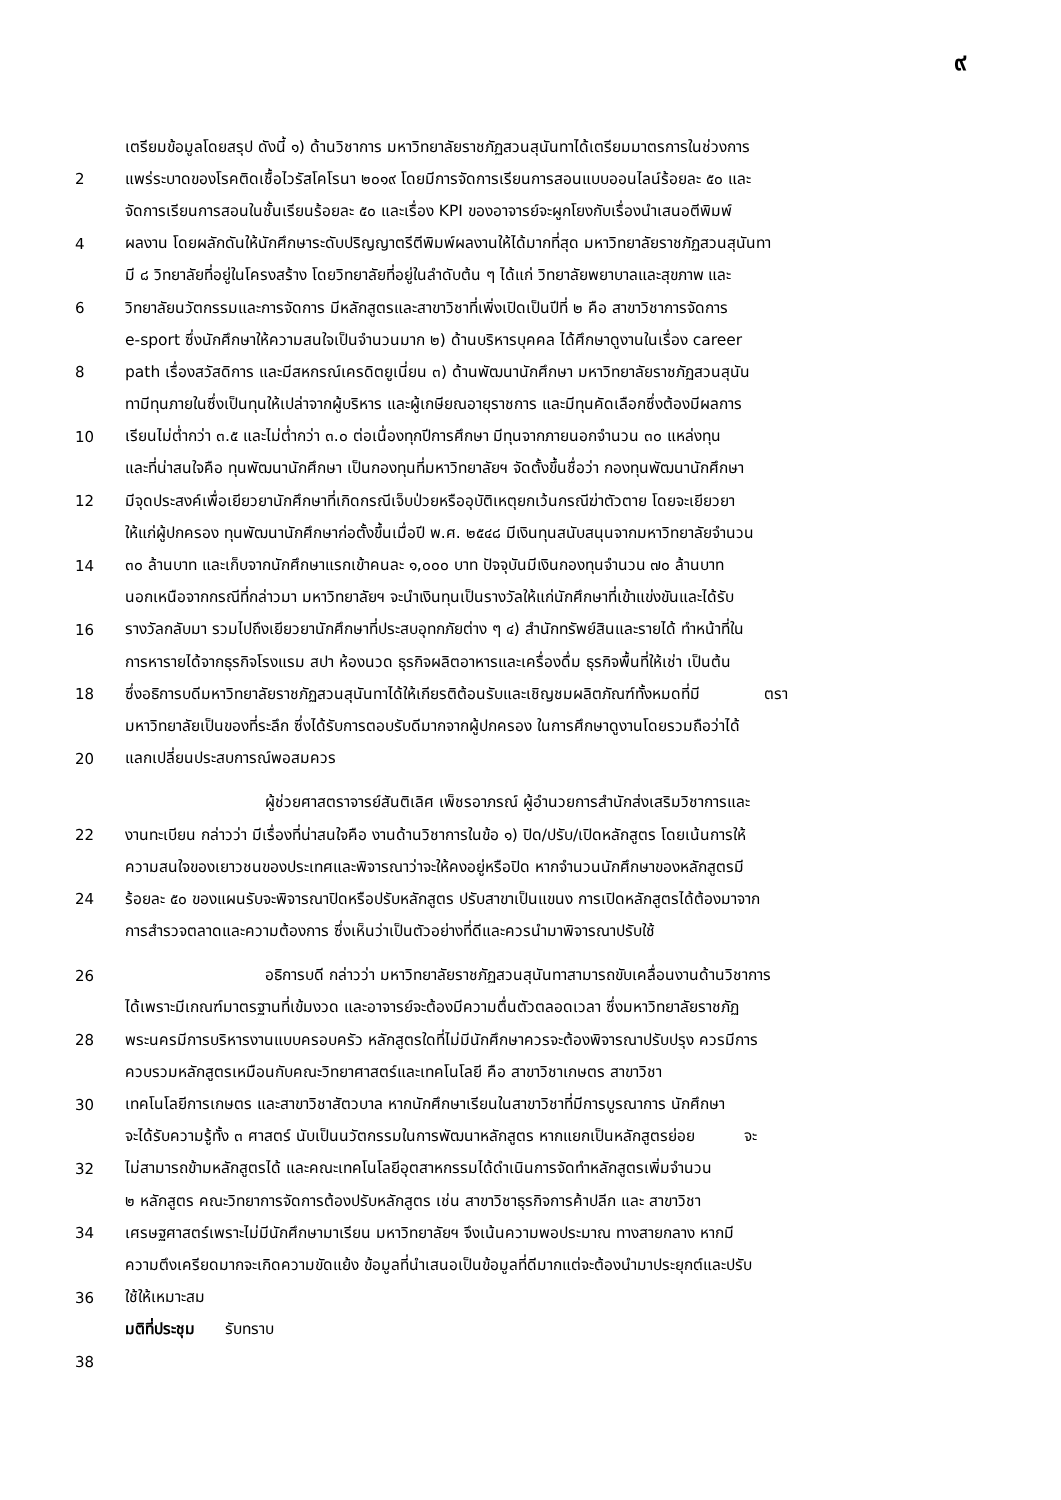๙
เตรียมข้อมูลโดยสรุป ดังนี้ ๑) ด้านวิชาการ มหาวิทยาลัยราชภัฏสวนสุนันทาได้เตรียมมาตรการในช่วงการ
2 แพร่ระบาดของโรคติดเชื้อไวรัสโคโรนา ๒๐๑๙ โดยมีการจัดการเรียนการสอนแบบออนไลน์ร้อยละ ๕๐ และ
จัดการเรียนการสอนในชั้นเรียนร้อยละ ๕๐ และเรื่อง KPI ของอาจารย์จะผูกโยงกับเรื่องนำเสนอตีพิมพ์
4 ผลงาน โดยผลักดันให้นักศึกษาระดับปริญญาตรีตีพิมพ์ผลงานให้ได้มากที่สุด มหาวิทยาลัยราชภัฏสวนสุนันทา
มี ๘ วิทยาลัยที่อยู่ในโครงสร้าง โดยวิทยาลัยที่อยู่ในลำดับต้น ๆ ได้แก่ วิทยาลัยพยาบาลและสุขภาพ และ
6 วิทยาลัยนวัตกรรมและการจัดการ มีหลักสูตรและสาขาวิชาที่เพิ่งเปิดเป็นปีที่ ๒ คือ สาขาวิชาการจัดการ
e-sport ซึ่งนักศึกษาให้ความสนใจเป็นจำนวนมาก ๒) ด้านบริหารบุคคล ได้ศึกษาดูงานในเรื่อง career
8 path เรื่องสวัสดิการ และมีสหกรณ์เครดิตยูเนี่ยน ๓) ด้านพัฒนานักศึกษา มหาวิทยาลัยราชภัฏสวนสุนัน
ทามีทุนภายในซึ่งเป็นทุนให้เปล่าจากผู้บริหาร และผู้เกษียณอายุราชการ และมีทุนคัดเลือกซึ่งต้องมีผลการ
10 เรียนไม่ต่ำกว่า ๓.๕ และไม่ต่ำกว่า ๓.๐ ต่อเนื่องทุกปีการศึกษา มีทุนจากภายนอกจำนวน ๓๐ แหล่งทุน
และที่น่าสนใจคือ ทุนพัฒนานักศึกษา เป็นกองทุนที่มหาวิทยาลัยฯ จัดตั้งขึ้นชื่อว่า กองทุนพัฒนานักศึกษา
12 มีจุดประสงค์เพื่อเยียวยานักศึกษาที่เกิดกรณีเจ็บป่วยหรืออุบัติเหตุยกเว้นกรณีฆ่าตัวตาย โดยจะเยียวยา
ให้แก่ผู้ปกครอง ทุนพัฒนานักศึกษาก่อตั้งขึ้นเมื่อปี พ.ศ. ๒๕๔๘ มีเงินทุนสนับสนุนจากมหาวิทยาลัยจำนวน
14 ๓๐ ล้านบาท และเก็บจากนักศึกษาแรกเข้าคนละ ๑,๐๐๐ บาท ปัจจุบันมีเงินกองทุนจำนวน ๗๐ ล้านบาท
นอกเหนือจากกรณีที่กล่าวมา มหาวิทยาลัยฯ จะนำเงินทุนเป็นรางวัลให้แก่นักศึกษาที่เข้าแข่งขันและได้รับ
16 รางวัลกลับมา รวมไปถึงเยียวยานักศึกษาที่ประสบอุทกภัยต่าง ๆ ๔) สำนักทรัพย์สินและรายได้ ทำหน้าที่ใน
การหารายได้จากธุรกิจโรงแรม สปา ห้องนวด ธุรกิจผลิตอาหารและเครื่องดื่ม ธุรกิจพื้นที่ให้เช่า เป็นต้น
18 ซึ่งอธิการบดีมหาวิทยาลัยราชภัฏสวนสุนันทาได้ให้เกียรติต้อนรับและเชิญชมผลิตภัณฑ์ทั้งหมดที่มี ตรา
มหาวิทยาลัยเป็นของที่ระลึก ซึ่งได้รับการตอบรับดีมากจากผู้ปกครอง ในการศึกษาดูงานโดยรวมถือว่าได้
20 แลกเปลี่ยนประสบการณ์พอสมควร
ผู้ช่วยศาสตราจารย์สันติเลิศ เพ็ชรอาภรณ์ ผู้อำนวยการสำนักส่งเสริมวิชาการและ
22 งานทะเบียน กล่าวว่า มีเรื่องที่น่าสนใจคือ งานด้านวิชาการในข้อ ๑) ปิด/ปรับ/เปิดหลักสูตร โดยเน้นการให้
ความสนใจของเยาวชนของประเทศและพิจารณาว่าจะให้คงอยู่หรือปิด หากจำนวนนักศึกษาของหลักสูตรมี
24 ร้อยละ ๕๐ ของแผนรับจะพิจารณาปิดหรือปรับหลักสูตร ปรับสาขาเป็นแขนง การเปิดหลักสูตรได้ต้องมาจาก
การสำรวจตลาดและความต้องการ ซึ่งเห็นว่าเป็นตัวอย่างที่ดีและควรนำมาพิจารณาปรับใช้
26 อธิการบดี กล่าวว่า มหาวิทยาลัยราชภัฏสวนสุนันทาสามารถขับเคลื่อนงานด้านวิชาการ
ได้เพราะมีเกณฑ์มาตรฐานที่เข้มงวด และอาจารย์จะต้องมีความตื่นตัวตลอดเวลา ซึ่งมหาวิทยาลัยราชภัฏ
28 พระนครมีการบริหารงานแบบครอบครัว หลักสูตรใดที่ไม่มีนักศึกษาควรจะต้องพิจารณาปรับปรุง ควรมีการ
ควบรวมหลักสูตรเหมือนกับคณะวิทยาศาสตร์และเทคโนโลยี คือ สาขาวิชาเกษตร สาขาวิชา
30 เทคโนโลยีการเกษตร และสาขาวิชาสัตวบาล หากนักศึกษาเรียนในสาขาวิชาที่มีการบูรณาการ นักศึกษา
จะได้รับความรู้ทั้ง ๓ ศาสตร์ นับเป็นนวัตกรรมในการพัฒนาหลักสูตร หากแยกเป็นหลักสูตรย่อย จะ
32 ไม่สามารถข้ามหลักสูตรได้ และคณะเทคโนโลยีอุตสาหกรรมได้ดำเนินการจัดทำหลักสูตรเพิ่มจำนวน
๒ หลักสูตร คณะวิทยาการจัดการต้องปรับหลักสูตร เช่น สาขาวิชาธุรกิจการค้าปลีก และ สาขาวิชา
34 เศรษฐศาสตร์เพราะไม่มีนักศึกษามาเรียน มหาวิทยาลัยฯ จึงเน้นความพอประมาณ ทางสายกลาง หากมี
ความตึงเครียดมากจะเกิดความขัดแย้ง ข้อมูลที่นำเสนอเป็นข้อมูลที่ดีมากแต่จะต้องนำมาประยุกต์และปรับ
36 ใช้ให้เหมาะสม
มติที่ประชุม รับทราบ
38